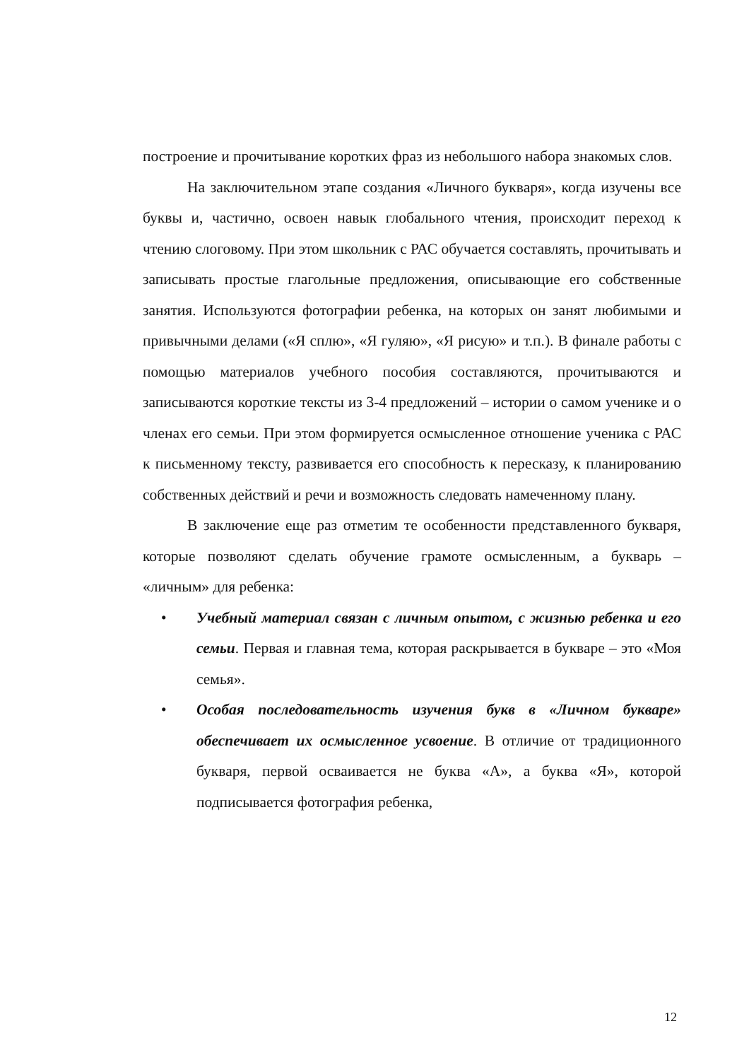построение и прочитывание коротких фраз из небольшого набора знакомых слов.
На заключительном этапе создания «Личного букваря», когда изучены все буквы и, частично, освоен навык глобального чтения, происходит переход к чтению слоговому. При этом школьник с РАС обучается составлять, прочитывать и записывать простые глагольные предложения, описывающие его собственные занятия. Используются фотографии ребенка, на которых он занят любимыми и привычными делами («Я сплю», «Я гуляю», «Я рисую» и т.п.). В финале работы с помощью материалов учебного пособия составляются, прочитываются и записываются короткие тексты из 3-4 предложений – истории о самом ученике и о членах его семьи. При этом формируется осмысленное отношение ученика с РАС к письменному тексту, развивается его способность к пересказу, к планированию собственных действий и речи и возможность следовать намеченному плану.
В заключение еще раз отметим те особенности представленного букваря, которые позволяют сделать обучение грамоте осмысленным, а букварь – «личным» для ребенка:
• Учебный материал связан с личным опытом, с жизнью ребенка и его семьи. Первая и главная тема, которая раскрывается в букваре – это «Моя семья».
• Особая последовательность изучения букв в «Личном букваре» обеспечивает их осмысленное усвоение. В отличие от традиционного букваря, первой осваивается не буква «А», а буква «Я», которой подписывается фотография ребенка,
12